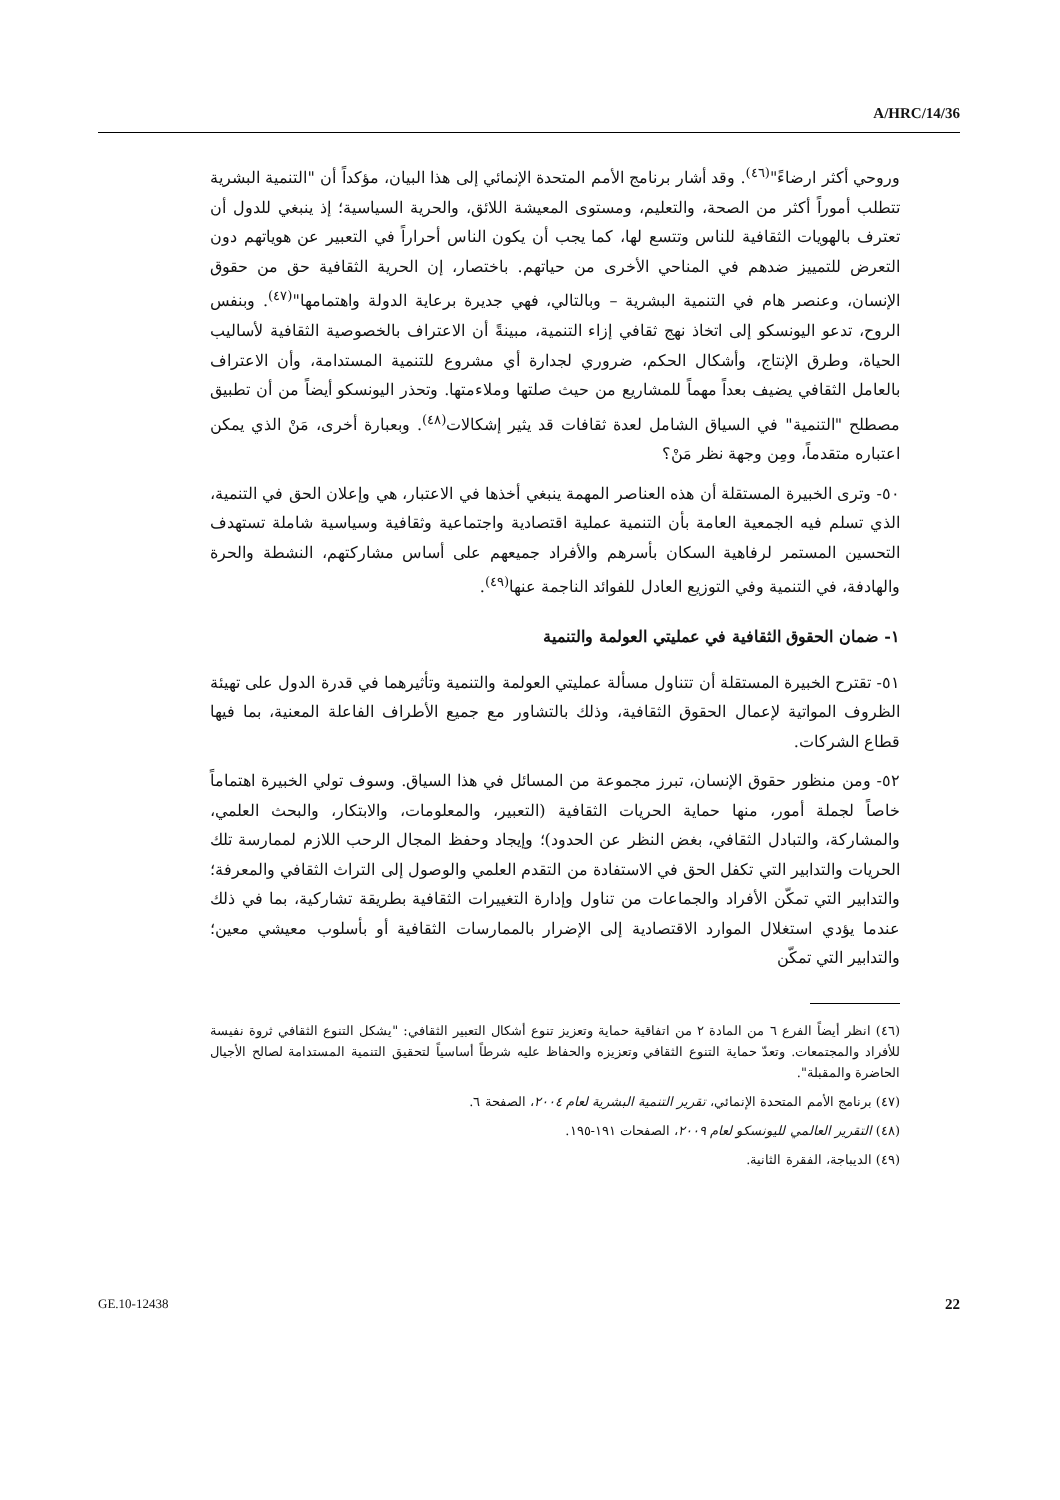A/HRC/14/36
وروحي أكثر ارضاءً"<sup>(٤٦)</sup>. وقد أشار برنامج الأمم المتحدة الإنمائي إلى هذا البيان، مؤكداً أن "التنمية البشرية تتطلب أموراً أكثر من الصحة، والتعليم، ومستوى المعيشة اللائق، والحرية السياسية؛ إذ ينبغي للدول أن تعترف بالهويات الثقافية للناس وتتسع لها، كما يجب أن يكون الناس أحراراً في التعبير عن هوياتهم دون التعرض للتمييز ضدهم في المناحي الأخرى من حياتهم. باختصار، إن الحرية الثقافية حق من حقوق الإنسان، وعنصر هام في التنمية البشرية – وبالتالي، فهي جديرة برعاية الدولة واهتمامها"<sup>(٤٧)</sup>. وبنفس الروح، تدعو اليونسكو إلى اتخاذ نهج ثقافي إزاء التنمية، مبينةً أن الاعتراف بالخصوصية الثقافية لأساليب الحياة، وطرق الإنتاج، وأشكال الحكم، ضروري لجدارة أي مشروع للتنمية المستدامة، وأن الاعتراف بالعامل الثقافي يضيف بعداً مهماً للمشاريع من حيث صلتها وملاءمتها. وتحذر اليونسكو أيضاً من أن تطبيق مصطلح "التنمية" في السياق الشامل لعدة ثقافات قد يثير إشكالات<sup>(٤٨)</sup>. وبعبارة أخرى، مَنْ الذي يمكن اعتباره متقدماً، ومِن وجهة نظر مَنْ؟
٥٠- وترى الخبيرة المستقلة أن هذه العناصر المهمة ينبغي أخذها في الاعتبار، هي وإعلان الحق في التنمية، الذي تسلم فيه الجمعية العامة بأن التنمية عملية اقتصادية واجتماعية وثقافية وسياسية شاملة تستهدف التحسين المستمر لرفاهية السكان بأسرهم والأفراد جميعهم على أساس مشاركتهم، النشطة والحرة والهادفة، في التنمية وفي التوزيع العادل للفوائد الناجمة عنها<sup>(٤٩)</sup>.
١- ضمان الحقوق الثقافية في عمليتي العولمة والتنمية
٥١- تقترح الخبيرة المستقلة أن تتناول مسألة عمليتي العولمة والتنمية وتأثيرهما في قدرة الدول على تهيئة الظروف المواتية لإعمال الحقوق الثقافية، وذلك بالتشاور مع جميع الأطراف الفاعلة المعنية، بما فيها قطاع الشركات.
٥٢- ومن منظور حقوق الإنسان، تبرز مجموعة من المسائل في هذا السياق. وسوف تولي الخبيرة اهتماماً خاصاً لجملة أمور، منها حماية الحريات الثقافية (التعبير، والمعلومات، والابتكار، والبحث العلمي، والمشاركة، والتبادل الثقافي، بغض النظر عن الحدود)؛ وإيجاد وحفظ المجال الرحب اللازم لممارسة تلك الحريات والتدابير التي تكفل الحق في الاستفادة من التقدم العلمي والوصول إلى التراث الثقافي والمعرفة؛ والتدابير التي تمكّن الأفراد والجماعات من تناول وإدارة التغييرات الثقافية بطريقة تشاركية، بما في ذلك عندما يؤدي استغلال الموارد الاقتصادية إلى الإضرار بالممارسات الثقافية أو بأسلوب معيشي معين؛ والتدابير التي تمكّن
(٤٦) انظر أيضاً الفرع ٦ من المادة ٢ من اتفاقية حماية وتعزيز تنوع أشكال التعبير الثقافي: "يشكل التنوع الثقافي ثروة نفيسة للأفراد والمجتمعات. وتعدّ حماية التنوع الثقافي وتعزيزه والحفاظ عليه شرطاً أساسياً لتحقيق التنمية المستدامة لصالح الأجيال الحاضرة والمقبلة".
(٤٧) برنامج الأمم المتحدة الإنمائي، تقرير التنمية البشرية لعام ٢٠٠٤، الصفحة ٦.
(٤٨) التقرير العالمي لليونسكو لعام ٢٠٠٩، الصفحات ١٩١-١٩٥.
(٤٩) الديباجة، الفقرة الثانية.
GE.10-12438 22